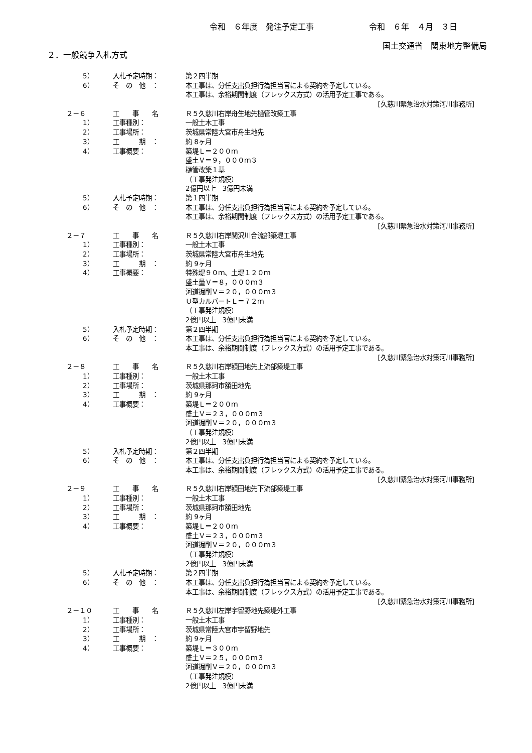令和　６年度　発注予定工事 令和　６年　４月　３日
国土交通省　関東地方整備局
２．一般競争入札方式
5） 入札予定時期： 第２四半期
6） そ　の　他　： 本工事は、分任支出負担行為担当官による契約を予定している。
本工事は、余裕期間制度（フレックス方式）の活用予定工事である。
[久慈川緊急治水対策河川事務所]
２－６ 工　　事　　名 Ｒ５久慈川右岸舟生地先樋管改築工事
1） 工事種別： 一般土木工事
2） 工事場所： 茨城県常陸大宮市舟生地先
3） 工　　　期　： 約 8ヶ月
4） 工事概要： 築堤Ｌ＝２００ｍ
盛土Ｖ＝９，０００ｍ３
樋管改築１基
（工事発注規模）
2億円以上　3億円未満
5） 入札予定時期： 第１四半期
6） そ　の　他　： 本工事は、分任支出負担行為担当官による契約を予定している。
本工事は、余裕期間制度（フレックス方式）の活用予定工事である。
[久慈川緊急治水対策河川事務所]
２－７ 工　　事　　名 Ｒ５久慈川右岸関沢川合流部築堤工事
1） 工事種別： 一般土木工事
2） 工事場所： 茨城県常陸大宮市舟生地先
3） 工　　　期　： 約 9ヶ月
4） 工事概要： 特殊堤９０ｍ、土堤１２０ｍ
盛土量Ｖ＝８，０００ｍ３
河道掘削Ｖ＝２０，０００ｍ３
Ｕ型カルバートＬ＝７２ｍ
（工事発注規模）
2億円以上　3億円未満
5） 入札予定時期： 第２四半期
6） そ　の　他　： 本工事は、分任支出負担行為担当官による契約を予定している。
本工事は、余裕期間制度（フレックス方式）の活用予定工事である。
[久慈川緊急治水対策河川事務所]
２－８ 工　　事　　名 Ｒ５久慈川右岸額田地先上流部築堤工事
1） 工事種別： 一般土木工事
2） 工事場所： 茨城県那珂市額田地先
3） 工　　　期　： 約 9ヶ月
4） 工事概要： 築堤Ｌ＝２００ｍ
盛土Ｖ＝２３，０００ｍ３
河道掘削Ｖ＝２０，０００ｍ３
（工事発注規模）
2億円以上　3億円未満
5） 入札予定時期： 第２四半期
6） そ　の　他　： 本工事は、分任支出負担行為担当官による契約を予定している。
本工事は、余裕期間制度（フレックス方式）の活用予定工事である。
[久慈川緊急治水対策河川事務所]
２－９ 工　　事　　名 Ｒ５久慈川右岸額田地先下流部築堤工事
1） 工事種別： 一般土木工事
2） 工事場所： 茨城県那珂市額田地先
3） 工　　　期　： 約 9ヶ月
4） 工事概要： 築堤Ｌ＝２００ｍ
盛土Ｖ＝２３，０００ｍ３
河道掘削Ｖ＝２０，０００ｍ３
（工事発注規模）
2億円以上　3億円未満
5） 入札予定時期： 第２四半期
6） そ　の　他　： 本工事は、分任支出負担行為担当官による契約を予定している。
本工事は、余裕期間制度（フレックス方式）の活用予定工事である。
[久慈川緊急治水対策河川事務所]
２－１０ 工　　事　　名 Ｒ５久慈川左岸宇留野地先築堤外工事
1） 工事種別： 一般土木工事
2） 工事場所： 茨城県常陸大宮市宇留野地先
3） 工　　　期　： 約 9ヶ月
4） 工事概要： 築堤Ｌ＝３００ｍ
盛土Ｖ＝２５，０００ｍ３
河道掘削Ｖ＝２０，０００ｍ３
（工事発注規模）
2億円以上　3億円未満